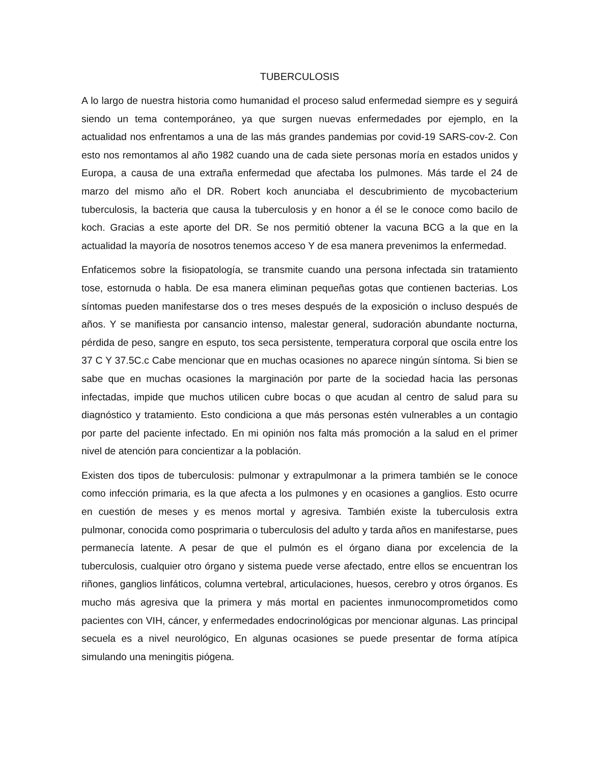TUBERCULOSIS
A lo largo de nuestra historia como humanidad el proceso salud enfermedad siempre es y seguirá siendo un tema contemporáneo, ya que surgen nuevas enfermedades por ejemplo, en la actualidad nos enfrentamos a una de las más grandes pandemias por covid-19 SARS-cov-2. Con esto nos remontamos al año 1982 cuando una de cada siete personas moría en estados unidos y Europa, a causa de una extraña enfermedad que afectaba los pulmones. Más tarde el 24 de marzo del mismo año el DR. Robert koch anunciaba el descubrimiento de mycobacterium tuberculosis, la bacteria que causa la tuberculosis y en honor a él se le conoce como bacilo de koch. Gracias a este aporte del DR. Se nos permitió obtener la vacuna BCG a la que en la actualidad la mayoría de nosotros tenemos acceso Y de esa manera prevenimos la enfermedad.
Enfaticemos sobre la fisiopatología, se transmite cuando una persona infectada sin tratamiento tose, estornuda o habla. De esa manera eliminan pequeñas gotas que contienen bacterias. Los síntomas pueden manifestarse dos o tres meses después de la exposición o incluso después de años. Y se manifiesta por cansancio intenso, malestar general, sudoración abundante nocturna, pérdida de peso, sangre en esputo, tos seca persistente, temperatura corporal que oscila entre los 37 C Y 37.5C.c Cabe mencionar que en muchas ocasiones no aparece ningún síntoma. Si bien se sabe que en muchas ocasiones la marginación por parte de la sociedad hacia las personas infectadas, impide que muchos utilicen cubre bocas o que acudan al centro de salud para su diagnóstico y tratamiento. Esto condiciona a que más personas estén vulnerables a un contagio por parte del paciente infectado. En mi opinión nos falta más promoción a la salud en el primer nivel de atención para concientizar a la población.
Existen dos tipos de tuberculosis: pulmonar y extrapulmonar a la primera también se le conoce como infección primaria, es la que afecta a los pulmones y en ocasiones a ganglios. Esto ocurre en cuestión de meses y es menos mortal y agresiva. También existe la tuberculosis extra pulmonar, conocida como posprimaria o tuberculosis del adulto y tarda años en manifestarse, pues permanecía latente. A pesar de que el pulmón es el órgano diana por excelencia de la tuberculosis, cualquier otro órgano y sistema puede verse afectado, entre ellos se encuentran los riñones, ganglios linfáticos, columna vertebral, articulaciones, huesos, cerebro y otros órganos. Es mucho más agresiva que la primera y más mortal en pacientes inmunocomprometidos como pacientes con VIH, cáncer, y enfermedades endocrinológicas por mencionar algunas. Las principal secuela es a nivel neurológico, En algunas ocasiones se puede presentar de forma atípica simulando una meningitis piógena.